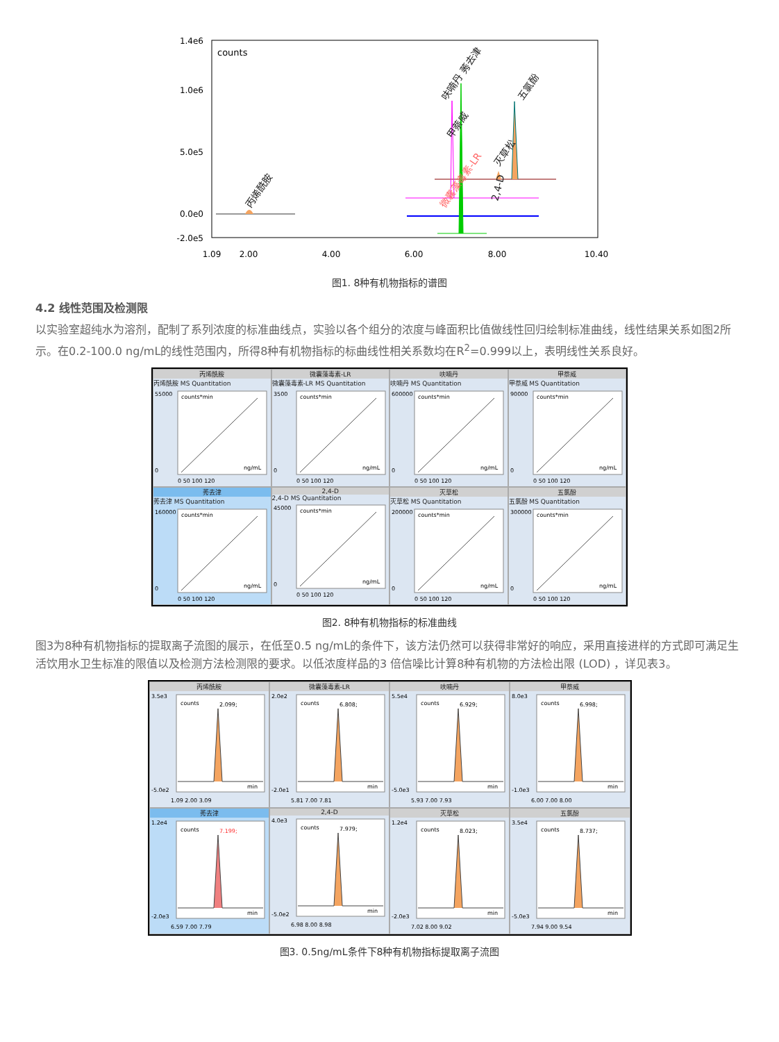counts
1.4e6
1.0e6
5.0e5
0.0e0
-2.0e5
1.09
2.00
4.00
6.00
8.00
10.40
丙烯酰胺
呋喃丹 莠去津
甲萘威
灭草松
五氯酚
2,4-D
微囊藻毒素-LR
图1. 8种有机物指标的谱图
4.2 线性范围及检测限
以实验室超纯水为溶剂，配制了系列浓度的标准曲线点，实验以各个组分的浓度与峰面积比值做线性回归绘制标准曲线，线性结果关系如图2所示。在0.2-100.0 ng/mL的线性范围内，所得8种有机物指标的标曲线性相关系数均在R<sup>2</sup>=0.999以上，表明线性关系良好。
丙烯酰胺
丙烯酰胺 MS Quantitation
counts*min
55000
0
ng/mL
0 50 100 120
微囊藻毒素-LR
微囊藻毒素-LR MS Quantitation
counts*min
3500
0
ng/mL
0 50 100 120
呋喃丹
呋喃丹 MS Quantitation
counts*min
600000
0
ng/mL
0 50 100 120
甲萘威
甲萘威 MS Quantitation
counts*min
90000
0
ng/mL
0 50 100 120
莠去津
莠去津 MS Quantitation
counts*min
160000
0
ng/mL
0 50 100 120
2,4-D
2,4-D MS Quantitation
counts*min
45000
0
ng/mL
0 50 100 120
灭草松
灭草松 MS Quantitation
counts*min
200000
0
ng/mL
0 50 100 120
五氯酚
五氯酚 MS Quantitation
counts*min
300000
0
ng/mL
0 50 100 120
图2. 8种有机物指标的标准曲线
图3为8种有机物指标的提取离子流图的展示，在低至0.5 ng/mL的条件下，该方法仍然可以获得非常好的响应，采用直接进样的方式即可满足生活饮用水卫生标准的限值以及检测方法检测限的要求。以低浓度样品的3 倍信噪比计算8种有机物的方法检出限 (LOD) ，详见表3。
丙烯酰胺
counts
2.099;
3.5e3
-5.0e2
min
1.09 2.00 3.09
微囊藻毒素-LR
counts
6.808;
2.0e2
-2.0e1
min
5.81 7.00 7.81
呋喃丹
counts
6.929;
5.5e4
-5.0e3
min
5.93 7.00 7.93
甲萘威
counts
6.998;
8.0e3
-1.0e3
min
6.00 7.00 8.00
莠去津
counts
7.199;
1.2e4
-2.0e3
min
6.59 7.00 7.79
2,4-D
counts
7.979;
4.0e3
-5.0e2
min
6.98 8.00 8.98
灭草松
counts
8.023;
1.2e4
-2.0e3
min
7.02 8.00 9.02
五氯酚
counts
8.737;
3.5e4
-5.0e3
min
7.94 9.00 9.54
图3. 0.5ng/mL条件下8种有机物指标提取离子流图